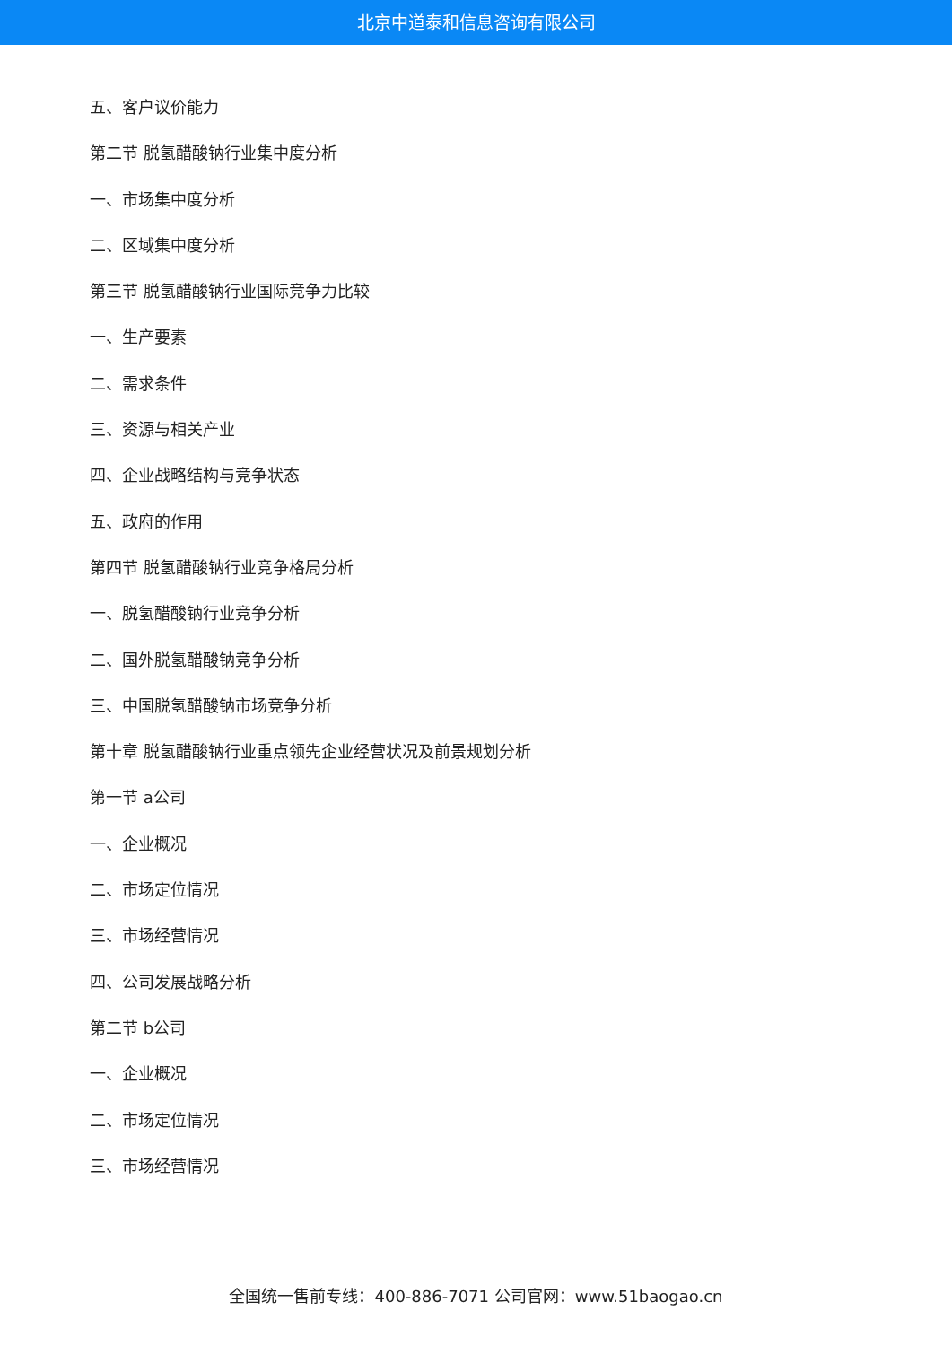北京中道泰和信息咨询有限公司
五、客户议价能力
第二节 脱氢醋酸钠行业集中度分析
一、市场集中度分析
二、区域集中度分析
第三节 脱氢醋酸钠行业国际竞争力比较
一、生产要素
二、需求条件
三、资源与相关产业
四、企业战略结构与竞争状态
五、政府的作用
第四节 脱氢醋酸钠行业竞争格局分析
一、脱氢醋酸钠行业竞争分析
二、国外脱氢醋酸钠竞争分析
三、中国脱氢醋酸钠市场竞争分析
第十章 脱氢醋酸钠行业重点领先企业经营状况及前景规划分析
第一节 a公司
一、企业概况
二、市场定位情况
三、市场经营情况
四、公司发展战略分析
第二节 b公司
一、企业概况
二、市场定位情况
三、市场经营情况
全国统一售前专线：400-886-7071 公司官网：www.51baogao.cn